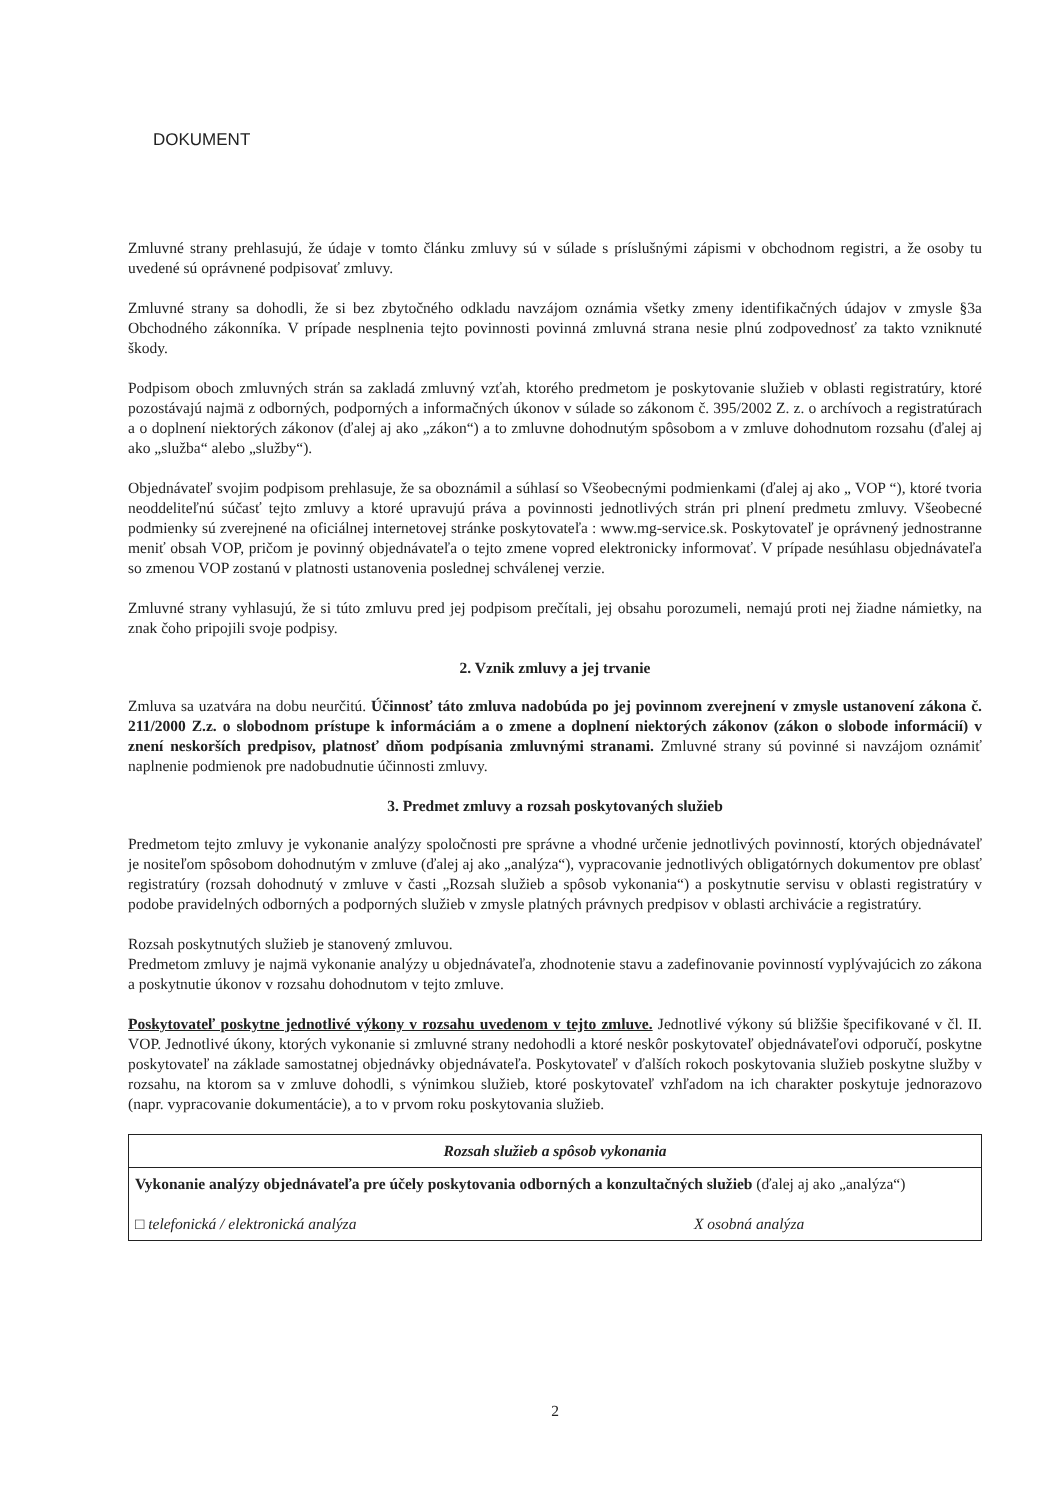DOKUMENT
Zmluvné strany prehlasujú, že údaje v tomto článku zmluvy sú v súlade s príslušnými zápismi v obchodnom registri, a že osoby tu uvedené sú oprávnené podpisovať zmluvy.
Zmluvné strany sa dohodli, že si bez zbytočného odkladu navzájom oznámia všetky zmeny identifikačných údajov v zmysle §3a Obchodného zákonníka. V prípade nesplnenia tejto povinnosti povinná zmluvná strana nesie plnú zodpovednosť za takto vzniknuté škody.
Podpisom oboch zmluvných strán sa zakladá zmluvný vzťah, ktorého predmetom je poskytovanie služieb v oblasti registratúry, ktoré pozostávajú najmä z odborných, podporných a informačných úkonov v súlade so zákonom č. 395/2002 Z. z. o archívoch a registratúrach a o doplnení niektorých zákonov (ďalej aj ako „zákon“) a to zmluvne dohodnutým spôsobom a v zmluve dohodnutom rozsahu (ďalej aj ako „služba“ alebo „služby“).
Objednávateľ svojim podpisom prehlasuje, že sa oboznámil a súhlasí so Všeobecnými podmienkami (ďalej aj ako „ VOP “), ktoré tvoria neoddeliteľnú súčasť tejto zmluvy a ktoré upravujú práva a povinnosti jednotlivých strán pri plnení predmetu zmluvy. Všeobecné podmienky sú zverejnené na oficiálnej internetovej stránke poskytovateľa : www.mg-service.sk. Poskytovateľ je oprávnený jednostranne meniť obsah VOP, pričom je povinný objednávateľa o tejto zmene vopred elektronicky informovať. V prípade nesúhlasu objednávateľa so zmenou VOP zostanú v platnosti ustanovenia poslednej schválenej verzie.
Zmluvné strany vyhlasujú, že si túto zmluvu pred jej podpisom prečítali, jej obsahu porozumeli, nemajú proti nej žiadne námietky, na znak čoho pripojili svoje podpisy.
2. Vznik zmluvy a jej trvanie
Zmluva sa uzatvára na dobu neurčitú. Účinnosť táto zmluva nadobúda po jej povinnom zverejnení v zmysle ustanovení zákona č. 211/2000 Z.z. o slobodnom prístupe k informáciám a o zmene a doplnení niektorých zákonov (zákon o slobode informácií) v znení neskorších predpisov, platnosť dňom podpísania zmluvnými stranami. Zmluvné strany sú povinné si navzájom oznámiť naplnenie podmienok pre nadobudnutie účinnosti zmluvy.
3. Predmet zmluvy a rozsah poskytovaných služieb
Predmetom tejto zmluvy je vykonanie analýzy spoločnosti pre správne a vhodné určenie jednotlivých povinností, ktorých objednávateľ je nositeľom spôsobom dohodnutým v zmluve (ďalej aj ako „analýza“), vypracovanie jednotlivých obligatórnych dokumentov pre oblasť registratúry (rozsah dohodnutý v zmluve v časti „Rozsah služieb a spôsob vykonania“) a poskytnutie servisu v oblasti registratúry v podobe pravidelných odborných a podporných služieb v zmysle platných právnych predpisov v oblasti archivácie a registratúry.
Rozsah poskytnutých služieb je stanovený zmluvou.
Predmetom zmluvy je najmä vykonanie analýzy u objednávateľa, zhodnotenie stavu a zadefinovanie povinností vyplývajúcich zo zákona a poskytnutie úkonov v rozsahu dohodnutom v tejto zmluve.
Poskytovateľ poskytne jednotlivé výkony v rozsahu uvedenom v tejto zmluve. Jednotlivé výkony sú bližšie špecifikované v čl. II. VOP. Jednotlivé úkony, ktorých vykonanie si zmluvné strany nedohodli a ktoré neskôr poskytovateľ objednávateľovi odporučí, poskytne poskytovateľ na základe samostatnej objednávky objednávateľa. Poskytovateľ v ďalších rokoch poskytovania služieb poskytne služby v rozsahu, na ktorom sa v zmluve dohodli, s výnimkou služieb, ktoré poskytovateľ vzhľadom na ich charakter poskytuje jednorazovo (napr. vypracovanie dokumentácie), a to v prvom roku poskytovania služieb.
| Rozsah služieb a spôsob vykonania | |
| --- | --- |
| Vykonanie analýzy objednávateľa pre účely poskytovania odborných a konzultačných služieb (ďalej aj ako „analýza“) | |
| □ telefonická / elektronická analýza | X osobná analýza |
2